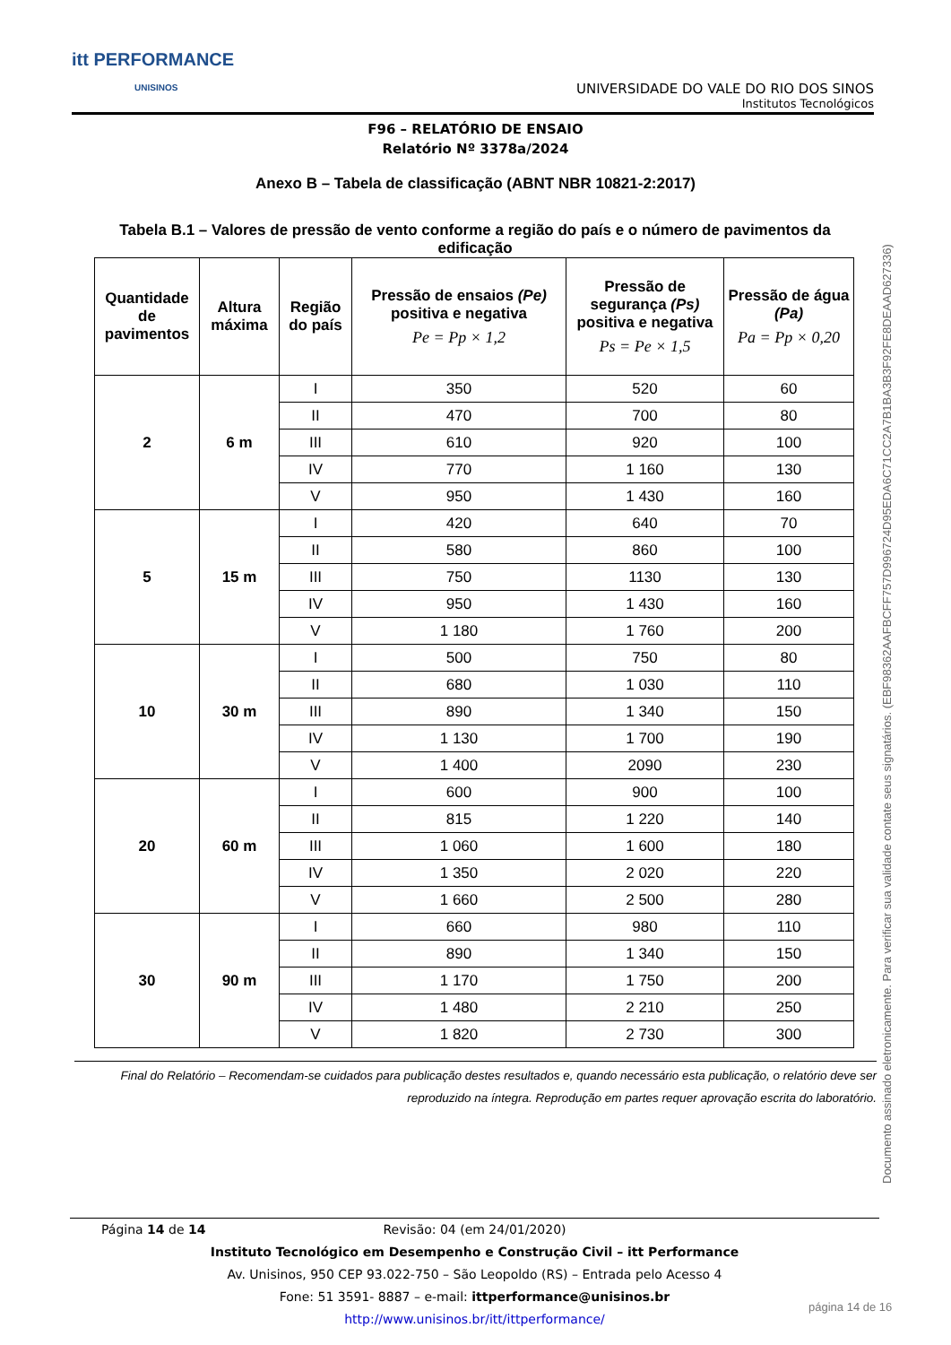itt PERFORMANCE
UNISINOS
UNIVERSIDADE DO VALE DO RIO DOS SINOS
Institutos Tecnológicos
F96 – RELATÓRIO DE ENSAIO
Relatório Nº 3378a/2024
Anexo B – Tabela de classificação (ABNT NBR 10821-2:2017)
Tabela B.1 – Valores de pressão de vento conforme a região do país e o número de pavimentos da edificação
| Quantidade de pavimentos | Altura máxima | Região do país | Pressão de ensaios (Pe) positiva e negativa Pe = Pp × 1,2 | Pressão de segurança (Ps) positiva e negativa Ps = Pe × 1,5 | Pressão de água (Pa) Pa = Pp × 0,20 |
| --- | --- | --- | --- | --- | --- |
| 2 | 6 m | I | 350 | 520 | 60 |
| | | II | 470 | 700 | 80 |
| | | III | 610 | 920 | 100 |
| | | IV | 770 | 1 160 | 130 |
| | | V | 950 | 1 430 | 160 |
| 5 | 15 m | I | 420 | 640 | 70 |
| | | II | 580 | 860 | 100 |
| | | III | 750 | 1130 | 130 |
| | | IV | 950 | 1 430 | 160 |
| | | V | 1 180 | 1 760 | 200 |
| 10 | 30 m | I | 500 | 750 | 80 |
| | | II | 680 | 1 030 | 110 |
| | | III | 890 | 1 340 | 150 |
| | | IV | 1 130 | 1 700 | 190 |
| | | V | 1 400 | 2090 | 230 |
| 20 | 60 m | I | 600 | 900 | 100 |
| | | II | 815 | 1 220 | 140 |
| | | III | 1 060 | 1 600 | 180 |
| | | IV | 1 350 | 2 020 | 220 |
| | | V | 1 660 | 2 500 | 280 |
| 30 | 90 m | I | 660 | 980 | 110 |
| | | II | 890 | 1 340 | 150 |
| | | III | 1 170 | 1 750 | 200 |
| | | IV | 1 480 | 2 210 | 250 |
| | | V | 1 820 | 2 730 | 300 |
Final do Relatório – Recomendam-se cuidados para publicação destes resultados e, quando necessário esta publicação, o relatório deve ser reproduzido na íntegra. Reprodução em partes requer aprovação escrita do laboratório.
Documento assinado eletronicamente. Para verificar sua validade contate seus signatários. (EBF98362AAFBCFF757D996724D95EDA6C71CC2A7B1BA3B3F92FE8DEAAD627336)
Página 14 de 14 Revisão: 04 (em 24/01/2020)
Instituto Tecnológico em Desempenho e Construção Civil – itt Performance
Av. Unisinos, 950 CEP 93.022-750 – São Leopoldo (RS) – Entrada pelo Acesso 4
Fone: 51 3591- 8887 – e-mail: ittperformance@unisinos.br
http://www.unisinos.br/itt/ittperformance/
página 14 de 16